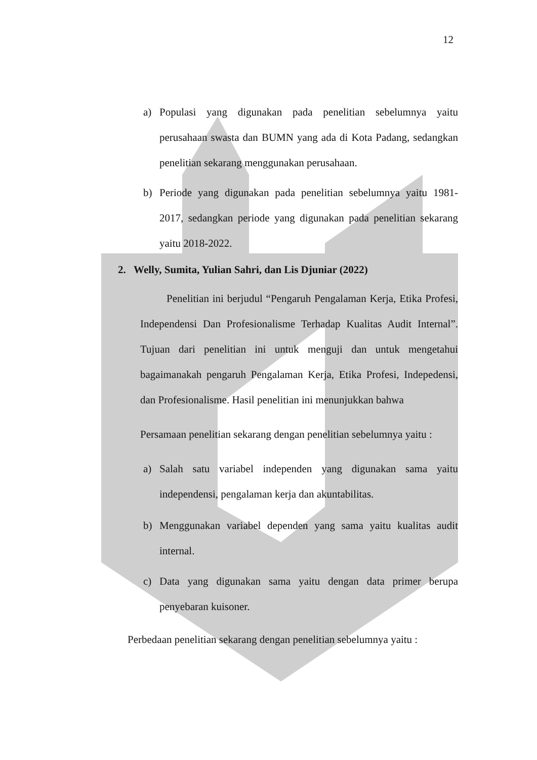12
a) Populasi yang digunakan pada penelitian sebelumnya yaitu perusahaan swasta dan BUMN yang ada di Kota Padang, sedangkan penelitian sekarang menggunakan perusahaan.
b) Periode yang digunakan pada penelitian sebelumnya yaitu 1981-2017, sedangkan periode yang digunakan pada penelitian sekarang yaitu 2018-2022.
2. Welly, Sumita, Yulian Sahri, dan Lis Djuniar (2022)
Penelitian ini berjudul “Pengaruh Pengalaman Kerja, Etika Profesi, Independensi Dan Profesionalisme Terhadap Kualitas Audit Internal”. Tujuan dari penelitian ini untuk menguji dan untuk mengetahui bagaimanakah pengaruh Pengalaman Kerja, Etika Profesi, Indepedensi, dan Profesionalisme. Hasil penelitian ini menunjukkan bahwa
Persamaan penelitian sekarang dengan penelitian sebelumnya yaitu :
a) Salah satu variabel independen yang digunakan sama yaitu independensi, pengalaman kerja dan akuntabilitas.
b) Menggunakan variabel dependen yang sama yaitu kualitas audit internal.
c) Data yang digunakan sama yaitu dengan data primer berupa penyebaran kuisoner.
Perbedaan penelitian sekarang dengan penelitian sebelumnya yaitu :